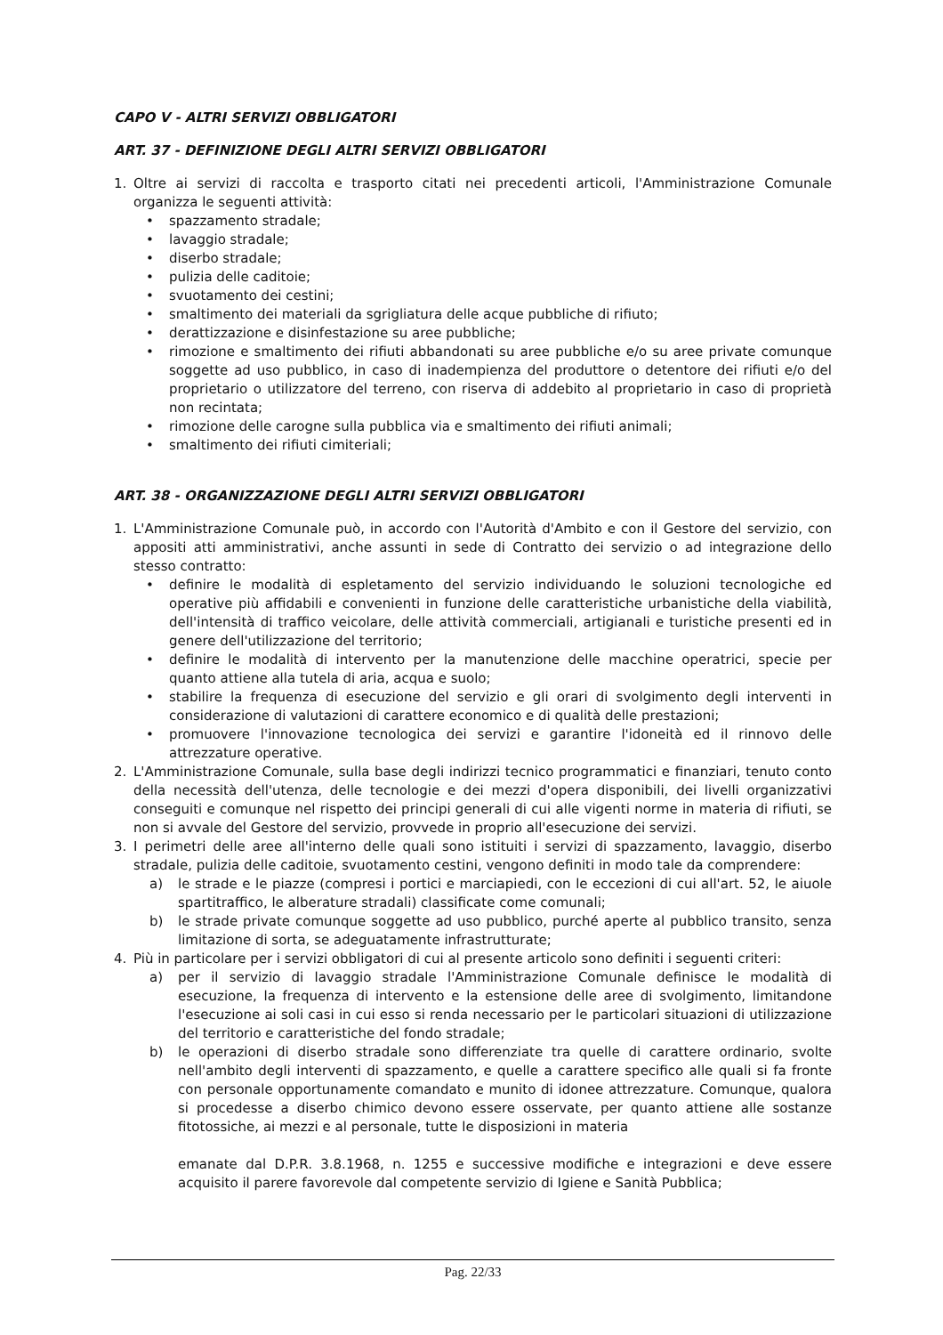CAPO V - ALTRI SERVIZI OBBLIGATORI
ART. 37 - DEFINIZIONE DEGLI ALTRI SERVIZI OBBLIGATORI
1. Oltre ai servizi di raccolta e trasporto citati nei precedenti articoli, l'Amministrazione Comunale organizza le seguenti attività:
• spazzamento stradale;
• lavaggio stradale;
• diserbo stradale;
• pulizia delle caditoie;
• svuotamento dei cestini;
• smaltimento dei materiali da sgrigliatura delle acque pubbliche di rifiuto;
• derattizzazione e disinfestazione su aree pubbliche;
• rimozione e smaltimento dei rifiuti abbandonati su aree pubbliche e/o su aree private comunque soggette ad uso pubblico, in caso di inadempienza del produttore o detentore dei rifiuti e/o del proprietario o utilizzatore del terreno, con riserva di addebito al proprietario in caso di proprietà non recintata;
• rimozione delle carogne sulla pubblica via e smaltimento dei rifiuti animali;
• smaltimento dei rifiuti cimiteriali;
ART. 38 - ORGANIZZAZIONE DEGLI ALTRI SERVIZI OBBLIGATORI
1. L'Amministrazione Comunale può, in accordo con l'Autorità d'Ambito e con il Gestore del servizio, con appositi atti amministrativi, anche assunti in sede di Contratto dei servizio o ad integrazione dello stesso contratto:
• definire le modalità di espletamento del servizio individuando le soluzioni tecnologiche ed operative più affidabili e convenienti in funzione delle caratteristiche urbanistiche della viabilità, dell'intensità di traffico veicolare, delle attività commerciali, artigianali e turistiche presenti ed in genere dell'utilizzazione del territorio;
• definire le modalità di intervento per la manutenzione delle macchine operatrici, specie per quanto attiene alla tutela di aria, acqua e suolo;
• stabilire la frequenza di esecuzione del servizio e gli orari di svolgimento degli interventi in considerazione di valutazioni di carattere economico e di qualità delle prestazioni;
• promuovere l'innovazione tecnologica dei servizi e garantire l'idoneità ed il rinnovo delle attrezzature operative.
2. L'Amministrazione Comunale, sulla base degli indirizzi tecnico programmatici e finanziari, tenuto conto della necessità dell'utenza, delle tecnologie e dei mezzi d'opera disponibili, dei livelli organizzativi conseguiti e comunque nel rispetto dei principi generali di cui alle vigenti norme in materia di rifiuti, se non si avvale del Gestore del servizio, provvede in proprio all'esecuzione dei servizi.
3. I perimetri delle aree all'interno delle quali sono istituiti i servizi di spazzamento, lavaggio, diserbo stradale, pulizia delle caditoie, svuotamento cestini, vengono definiti in modo tale da comprendere:
a) le strade e le piazze (compresi i portici e marciapiedi, con le eccezioni di cui all'art. 52, le aiuole spartitraffico, le alberature stradali) classificate come comunali;
b) le strade private comunque soggette ad uso pubblico, purché aperte al pubblico transito, senza limitazione di sorta, se adeguatamente infrastrutturate;
4. Più in particolare per i servizi obbligatori di cui al presente articolo sono definiti i seguenti criteri:
a) per il servizio di lavaggio stradale l'Amministrazione Comunale definisce le modalità di esecuzione, la frequenza di intervento e la estensione delle aree di svolgimento, limitandone l'esecuzione ai soli casi in cui esso si renda necessario per le particolari situazioni di utilizzazione del territorio e caratteristiche del fondo stradale;
b) le operazioni di diserbo stradale sono differenziate tra quelle di carattere ordinario, svolte nell'ambito degli interventi di spazzamento, e quelle a carattere specifico alle quali si fa fronte con personale opportunamente comandato e munito di idonee attrezzature. Comunque, qualora si procedesse a diserbo chimico devono essere osservate, per quanto attiene alle sostanze fitotossiche, ai mezzi e al personale, tutte le disposizioni in materia
emanate dal D.P.R. 3.8.1968, n. 1255 e successive modifiche e integrazioni e deve essere acquisito il parere favorevole dal competente servizio di Igiene e Sanità Pubblica;
Pag. 22/33